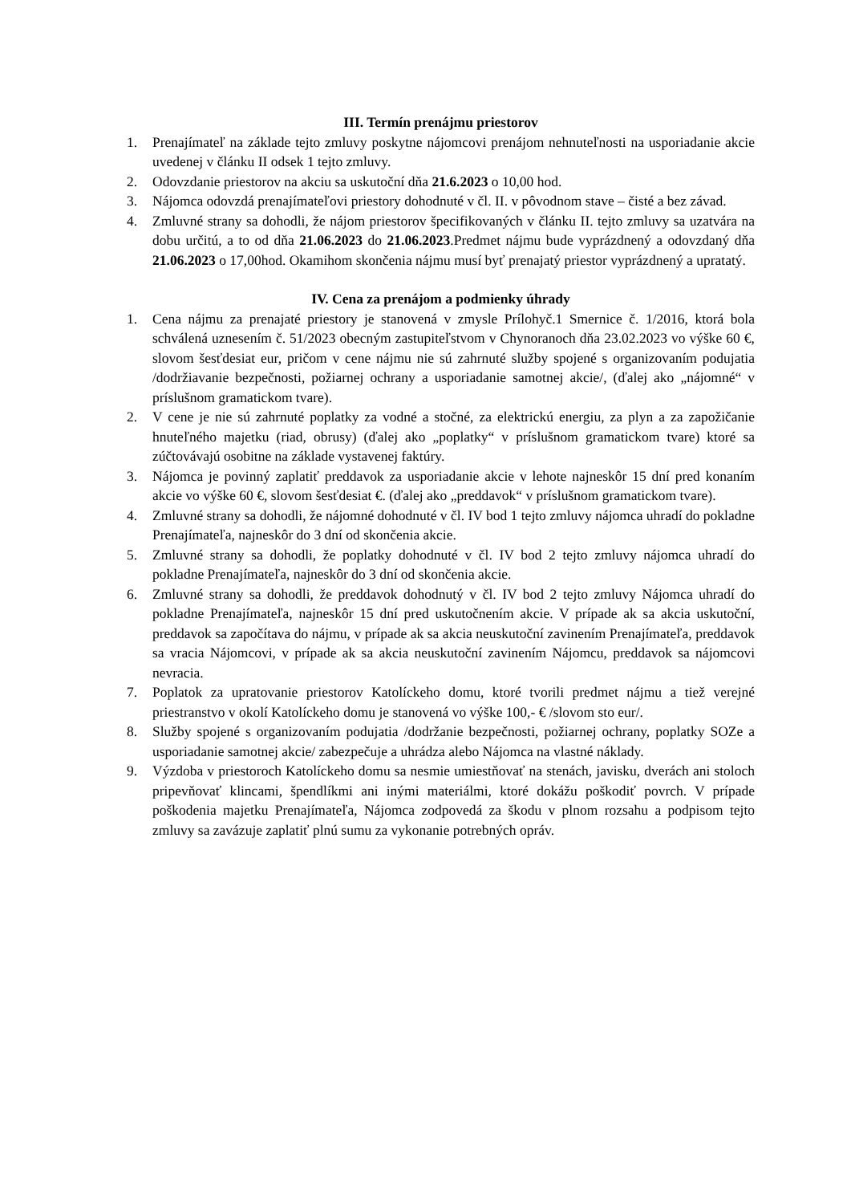III. Termín prenájmu priestorov
1. Prenajímateľ na základe tejto zmluvy poskytne nájomcovi prenájom nehnuteľnosti na usporiadanie akcie uvedenej v článku II odsek 1 tejto zmluvy.
2. Odovzdanie priestorov na akciu sa uskutoční dňa 21.6.2023 o 10,00 hod.
3. Nájomca odovzdá prenajímateľovi priestory dohodnuté v čl. II. v pôvodnom stave – čisté a bez závad.
4. Zmluvné strany sa dohodli, že nájom priestorov špecifikovaných v článku II. tejto zmluvy sa uzatvára na dobu určitú, a to od dňa 21.06.2023 do 21.06.2023.Predmet nájmu bude vyprázdnený a odovzdaný dňa 21.06.2023 o 17,00hod. Okamihom skončenia nájmu musí byť prenajatý priestor vyprázdnený a upratatý.
IV. Cena za prenájom a podmienky úhrady
1. Cena nájmu za prenajaté priestory je stanovená v zmysle Prílohyč.1 Smernice č. 1/2016, ktorá bola schválená uznesením č. 51/2023 obecným zastupiteľstvom v Chynoranoch dňa 23.02.2023 vo výške 60 €, slovom šesťdesiat eur, pričom v cene nájmu nie sú zahrnuté služby spojené s organizovaním podujatia /dodržiavanie bezpečnosti, požiarnej ochrany a usporiadanie samotnej akcie/, (ďalej ako „nájomné“ v príslušnom gramatickom tvare).
2. V cene je nie sú zahrnuté poplatky za vodné a stočné, za elektrickú energiu, za plyn a za zapožičanie hnuteľného majetku (riad, obrusy) (ďalej ako „poplatky“ v príslušnom gramatickom tvare) ktoré sa zúčtovávajú osobitne na základe vystavenej faktúry.
3. Nájomca je povinný zaplatiť preddavok za usporiadanie akcie v lehote najneskôr 15 dní pred konaním akcie vo výške 60 €, slovom šesťdesiat €. (ďalej ako „preddavok“ v príslušnom gramatickom tvare).
4. Zmluvné strany sa dohodli, že nájomné dohodnuté v čl. IV bod 1 tejto zmluvy nájomca uhradí do pokladne Prenajímateľa, najneskôr do 3 dní od skončenia akcie.
5. Zmluvné strany sa dohodli, že poplatky dohodnuté v čl. IV bod 2 tejto zmluvy nájomca uhradí do pokladne Prenajímateľa, najneskôr do 3 dní od skončenia akcie.
6. Zmluvné strany sa dohodli, že preddavok dohodnutý v čl. IV bod 2 tejto zmluvy Nájomca uhradí do pokladne Prenajímateľa, najneskôr 15 dní pred uskutočnením akcie. V prípade ak sa akcia uskutoční, preddavok sa započítava do nájmu, v prípade ak sa akcia neuskutoční zavinením Prenajímateľa, preddavok sa vracia Nájomcovi, v prípade ak sa akcia neuskutoční zavinením Nájomcu, preddavok sa nájomcovi nevracia.
7. Poplatok za upratovanie priestorov Katolíckeho domu, ktoré tvorili predmet nájmu a tiež verejné priestranstvo v okolí Katolíckeho domu je stanovená vo výške 100,- € /slovom sto eur/.
8. Služby spojené s organizovaním podujatia /dodržanie bezpečnosti, požiarnej ochrany, poplatky SOZe a usporiadanie samotnej akcie/ zabezpečuje a uhrádza alebo Nájomca na vlastné náklady.
9. Výzdoba v priestoroch Katolíckeho domu sa nesmie umiestňovať na stenách, javisku, dverách ani stoloch pripevňovať klincami, špendlíkmi ani inými materiálmi, ktoré dokážu poškodiť povrch. V prípade poškodenia majetku Prenajímateľa, Nájomca zodpovedá za škodu v plnom rozsahu a podpisom tejto zmluvy sa zavázuje zaplatiť plnú sumu za vykonanie potrebných opráv.